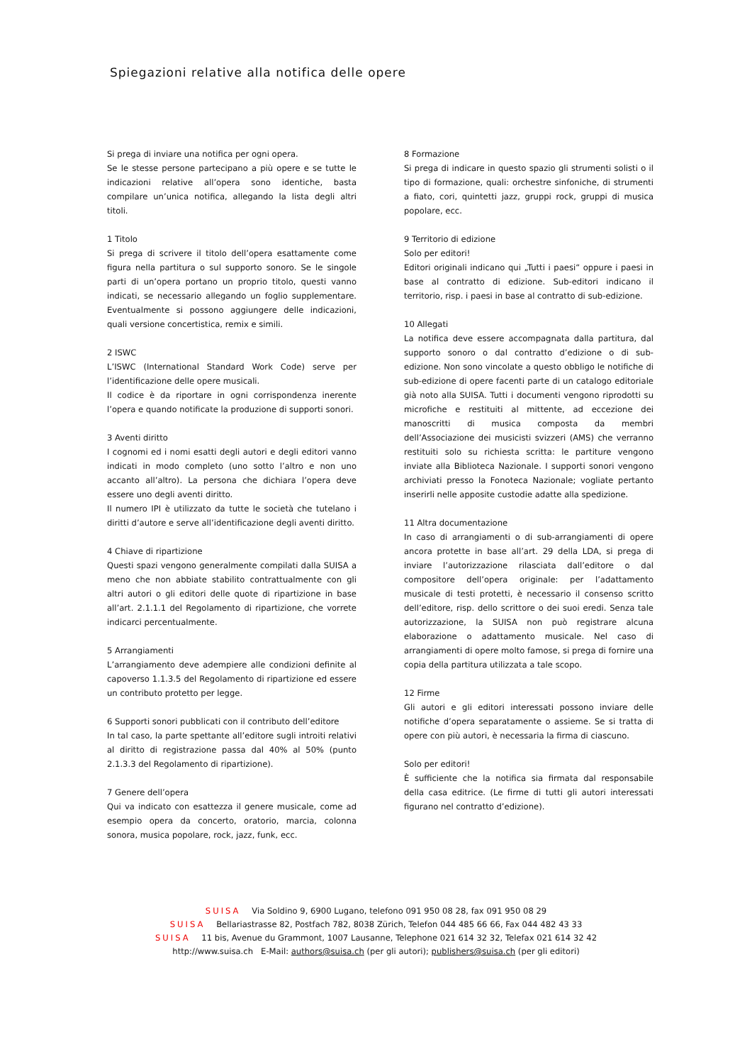Spiegazioni relative alla notifica delle opere
Si prega di inviare una notifica per ogni opera.
Se le stesse persone partecipano a più opere e se tutte le indicazioni relative all’opera sono identiche, basta compilare un’unica notifica, allegando la lista degli altri titoli.
1 Titolo
Si prega di scrivere il titolo dell’opera esattamente come figura nella partitura o sul supporto sonoro. Se le singole parti di un’opera portano un proprio titolo, questi vanno indicati, se necessario allegando un foglio supplementare. Eventualmente si possono aggiungere delle indicazioni, quali versione concertistica, remix e simili.
2 ISWC
L’ISWC (International Standard Work Code) serve per l’identificazione delle opere musicali.
Il codice è da riportare in ogni corrispondenza inerente l’opera e quando notificate la produzione di supporti sonori.
3 Aventi diritto
I cognomi ed i nomi esatti degli autori e degli editori vanno indicati in modo completo (uno sotto l’altro e non uno accanto all’altro). La persona che dichiara l’opera deve essere uno degli aventi diritto.
Il numero IPI è utilizzato da tutte le società che tutelano i diritti d’autore e serve all’identificazione degli aventi diritto.
4 Chiave di ripartizione
Questi spazi vengono generalmente compilati dalla SUISA a meno che non abbiate stabilito contrattualmente con gli altri autori o gli editori delle quote di ripartizione in base all’art. 2.1.1.1 del Regolamento di ripartizione, che vorrete indicarci percentualmente.
5 Arrangiamenti
L’arrangiamento deve adempiere alle condizioni definite al capoverso 1.1.3.5 del Regolamento di ripartizione ed essere un contributo protetto per legge.
6 Supporti sonori pubblicati con il contributo dell’editore
In tal caso, la parte spettante all’editore sugli introiti relativi al diritto di registrazione passa dal 40% al 50% (punto 2.1.3.3 del Regolamento di ripartizione).
7 Genere dell’opera
Qui va indicato con esattezza il genere musicale, come ad esempio opera da concerto, oratorio, marcia, colonna sonora, musica popolare, rock, jazz, funk, ecc.
8 Formazione
Si prega di indicare in questo spazio gli strumenti solisti o il tipo di formazione, quali: orchestre sinfoniche, di strumenti a fiato, cori, quintetti jazz, gruppi rock, gruppi di musica popolare, ecc.
9 Territorio di edizione
Solo per editori!
Editori originali indicano qui „Tutti i paesi“ oppure i paesi in base al contratto di edizione. Sub-editori indicano il territorio, risp. i paesi in base al contratto di sub-edizione.
10 Allegati
La notifica deve essere accompagnata dalla partitura, dal supporto sonoro o dal contratto d’edizione o di sub-edizione. Non sono vincolate a questo obbligo le notifiche di sub-edizione di opere facenti parte di un catalogo editoriale già noto alla SUISA. Tutti i documenti vengono riprodotti su microfiche e restituiti al mittente, ad eccezione dei manoscritti di musica composta da membri dell’Associazione dei musicisti svizzeri (AMS) che verranno restituiti solo su richiesta scritta: le partiture vengono inviate alla Biblioteca Nazionale. I supporti sonori vengono archiviati presso la Fonoteca Nazionale; vogliate pertanto inserirli nelle apposite custodie adatte alla spedizione.
11 Altra documentazione
In caso di arrangiamenti o di sub-arrangiamenti di opere ancora protette in base all’art. 29 della LDA, si prega di inviare l’autorizzazione rilasciata dall’editore o dal compositore dell’opera originale: per l’adattamento musicale di testi protetti, è necessario il consenso scritto dell’editore, risp. dello scrittore o dei suoi eredi. Senza tale autorizzazione, la SUISA non può registrare alcuna elaborazione o adattamento musicale. Nel caso di arrangiamenti di opere molto famose, si prega di fornire una copia della partitura utilizzata a tale scopo.
12 Firme
Gli autori e gli editori interessati possono inviare delle notifiche d’opera separatamente o assieme. Se si tratta di opere con più autori, è necessaria la firma di ciascuno.
Solo per editori!
È sufficiente che la notifica sia firmata dal responsabile della casa editrice. (Le firme di tutti gli autori interessati figurano nel contratto d’edizione).
SUISA Via Soldino 9, 6900 Lugano, telefono 091 950 08 28, fax 091 950 08 29
SUISA Bellariastrasse 82, Postfach 782, 8038 Zürich, Telefon 044 485 66 66, Fax 044 482 43 33
SUISA 11 bis, Avenue du Grammont, 1007 Lausanne, Telephone 021 614 32 32, Telefax 021 614 32 42
http://www.suisa.ch E-Mail: authors@suisa.ch (per gli autori); publishers@suisa.ch (per gli editori)